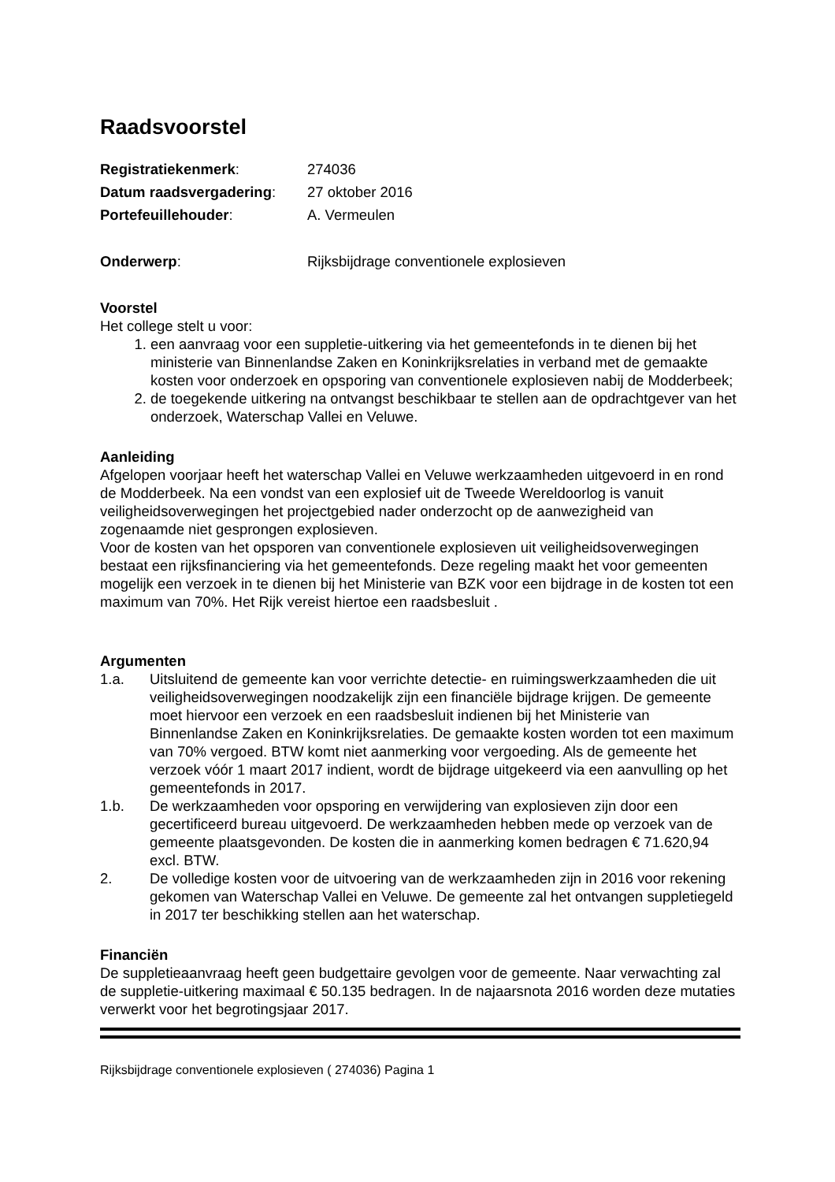Raadsvoorstel
Registratiekenmerk: 274036
Datum raadsvergadering: 27 oktober 2016
Portefeuillehouder: A. Vermeulen
Onderwerp: Rijksbijdrage conventionele explosieven
Voorstel
Het college stelt u voor:
1. een aanvraag voor een suppletie-uitkering via het gemeentefonds in te dienen bij het ministerie van Binnenlandse Zaken en Koninkrijksrelaties in verband met de gemaakte kosten voor onderzoek en opsporing van conventionele explosieven nabij de Modderbeek;
2. de toegekende uitkering na ontvangst beschikbaar te stellen aan de opdrachtgever van het onderzoek, Waterschap Vallei en Veluwe.
Aanleiding
Afgelopen voorjaar heeft het waterschap Vallei en Veluwe werkzaamheden uitgevoerd in en rond de Modderbeek. Na een vondst van een explosief uit de Tweede Wereldoorlog is vanuit veiligheidsoverwegingen het projectgebied nader onderzocht op de aanwezigheid van zogenaamde niet gesprongen explosieven.
Voor de kosten van het opsporen van conventionele explosieven uit veiligheidsoverwegingen bestaat een rijksfinanciering via het gemeentefonds. Deze regeling maakt het voor gemeenten mogelijk een verzoek in te dienen bij het Ministerie van BZK voor een bijdrage in de kosten tot een maximum van 70%. Het Rijk vereist hiertoe een raadsbesluit .
Argumenten
1.a. Uitsluitend de gemeente kan voor verrichte detectie- en ruimingswerkzaamheden die uit veiligheidsoverwegingen noodzakelijk zijn een financiële bijdrage krijgen. De gemeente moet hiervoor een verzoek en een raadsbesluit indienen bij het Ministerie van Binnenlandse Zaken en Koninkrijksrelaties. De gemaakte kosten worden tot een maximum van 70% vergoed. BTW komt niet aanmerking voor vergoeding. Als de gemeente het verzoek vóór 1 maart 2017 indient, wordt de bijdrage uitgekeerd via een aanvulling op het gemeentefonds in 2017.
1.b. De werkzaamheden voor opsporing en verwijdering van explosieven zijn door een gecertificeerd bureau uitgevoerd. De werkzaamheden hebben mede op verzoek van de gemeente plaatsgevonden. De kosten die in aanmerking komen bedragen € 71.620,94 excl. BTW.
2. De volledige kosten voor de uitvoering van de werkzaamheden zijn in 2016 voor rekening gekomen van Waterschap Vallei en Veluwe. De gemeente zal het ontvangen suppletiegeld in 2017 ter beschikking stellen aan het waterschap.
Financiën
De suppletieaanvraag heeft geen budgettaire gevolgen voor de gemeente. Naar verwachting zal de suppletie-uitkering maximaal € 50.135 bedragen. In de najaarsnota 2016 worden deze mutaties verwerkt voor het begrotingsjaar 2017.
Rijksbijdrage conventionele explosieven ( 274036) Pagina 1